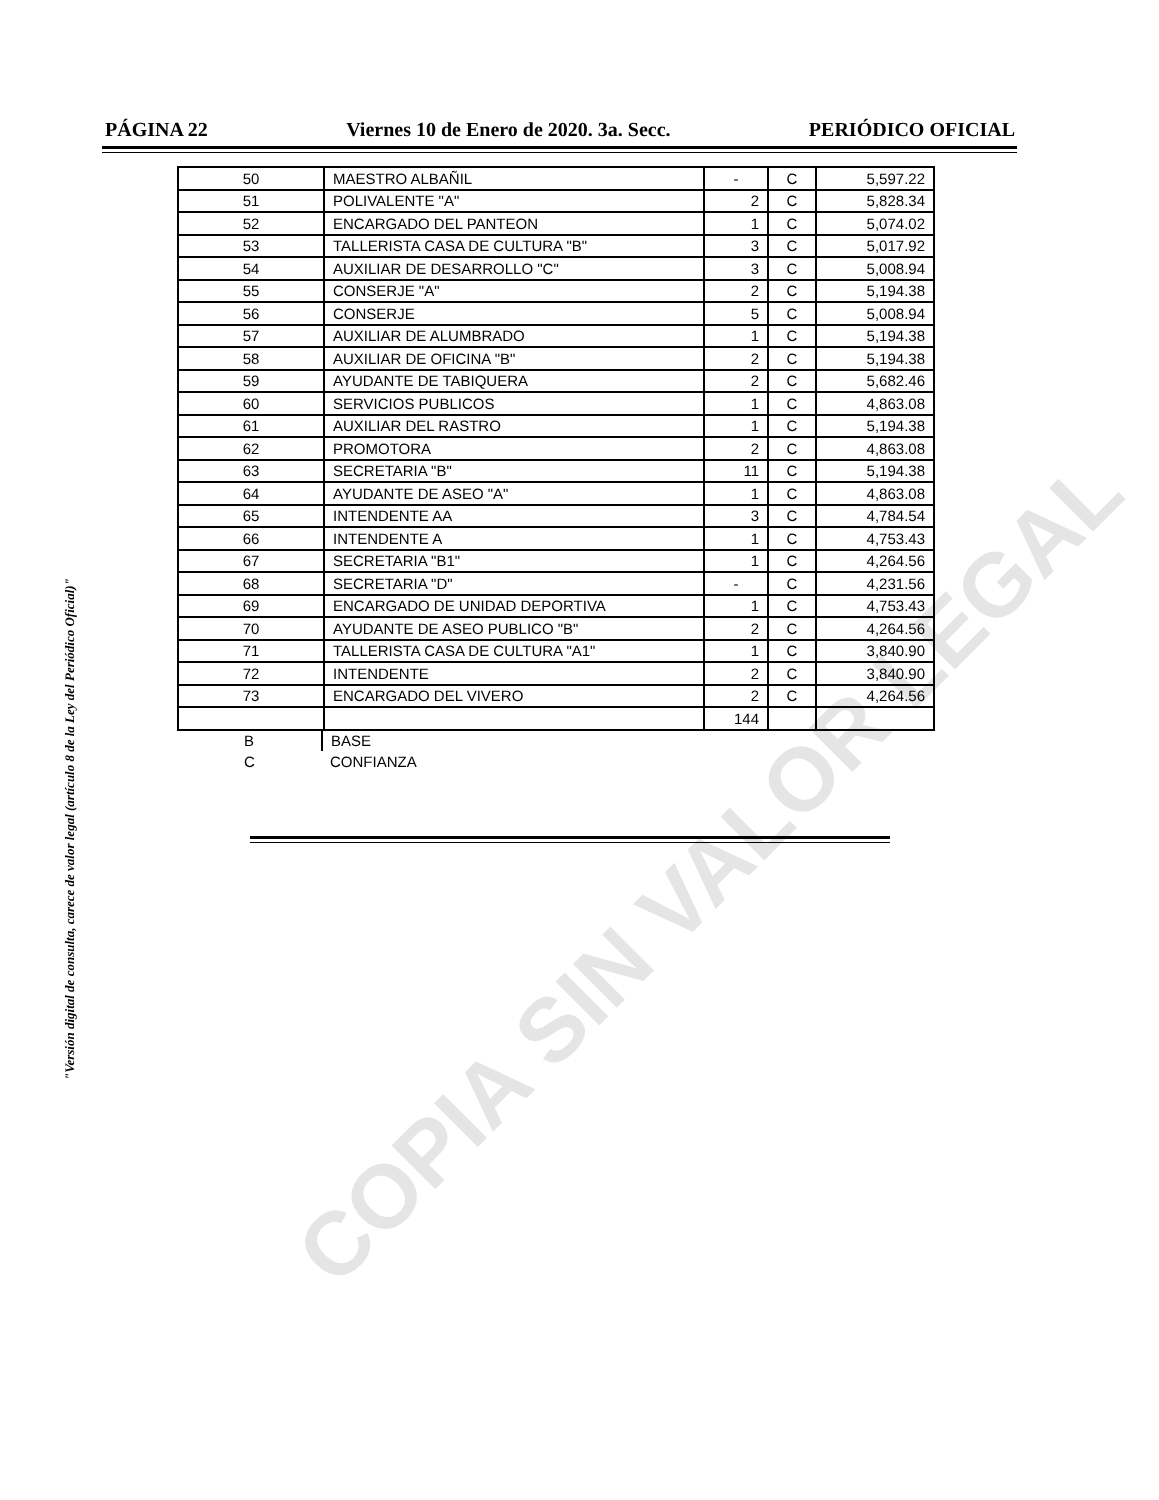PÁGINA 22 Viernes 10 de Enero de 2020. 3a. Secc. PERIÓDICO OFICIAL
| 50 | MAESTRO ALBAÑIL | - | C | 5,597.22 |
| 51 | POLIVALENTE "A" | 2 | C | 5,828.34 |
| 52 | ENCARGADO DEL PANTEON | 1 | C | 5,074.02 |
| 53 | TALLERISTA CASA DE CULTURA "B" | 3 | C | 5,017.92 |
| 54 | AUXILIAR DE DESARROLLO "C" | 3 | C | 5,008.94 |
| 55 | CONSERJE "A" | 2 | C | 5,194.38 |
| 56 | CONSERJE | 5 | C | 5,008.94 |
| 57 | AUXILIAR DE ALUMBRADO | 1 | C | 5,194.38 |
| 58 | AUXILIAR DE OFICINA "B" | 2 | C | 5,194.38 |
| 59 | AYUDANTE DE TABIQUERA | 2 | C | 5,682.46 |
| 60 | SERVICIOS PUBLICOS | 1 | C | 4,863.08 |
| 61 | AUXILIAR DEL RASTRO | 1 | C | 5,194.38 |
| 62 | PROMOTORA | 2 | C | 4,863.08 |
| 63 | SECRETARIA "B" | 11 | C | 5,194.38 |
| 64 | AYUDANTE DE ASEO "A" | 1 | C | 4,863.08 |
| 65 | INTENDENTE AA | 3 | C | 4,784.54 |
| 66 | INTENDENTE A | 1 | C | 4,753.43 |
| 67 | SECRETARIA "B1" | 1 | C | 4,264.56 |
| 68 | SECRETARIA "D" | - | C | 4,231.56 |
| 69 | ENCARGADO DE UNIDAD DEPORTIVA | 1 | C | 4,753.43 |
| 70 | AYUDANTE DE ASEO PUBLICO "B" | 2 | C | 4,264.56 |
| 71 | TALLERISTA CASA DE CULTURA "A1" | 1 | C | 3,840.90 |
| 72 | INTENDENTE | 2 | C | 3,840.90 |
| 73 | ENCARGADO DEL VIVERO | 2 | C | 4,264.56 |
| | | 144 | | |
| B | BASE |
| C | CONFIANZA |
"Versión digital de consulta, carece de valor legal (artículo 8 de la Ley del Periódico Oficial)"
COPIA SIN VALOR LEGAL